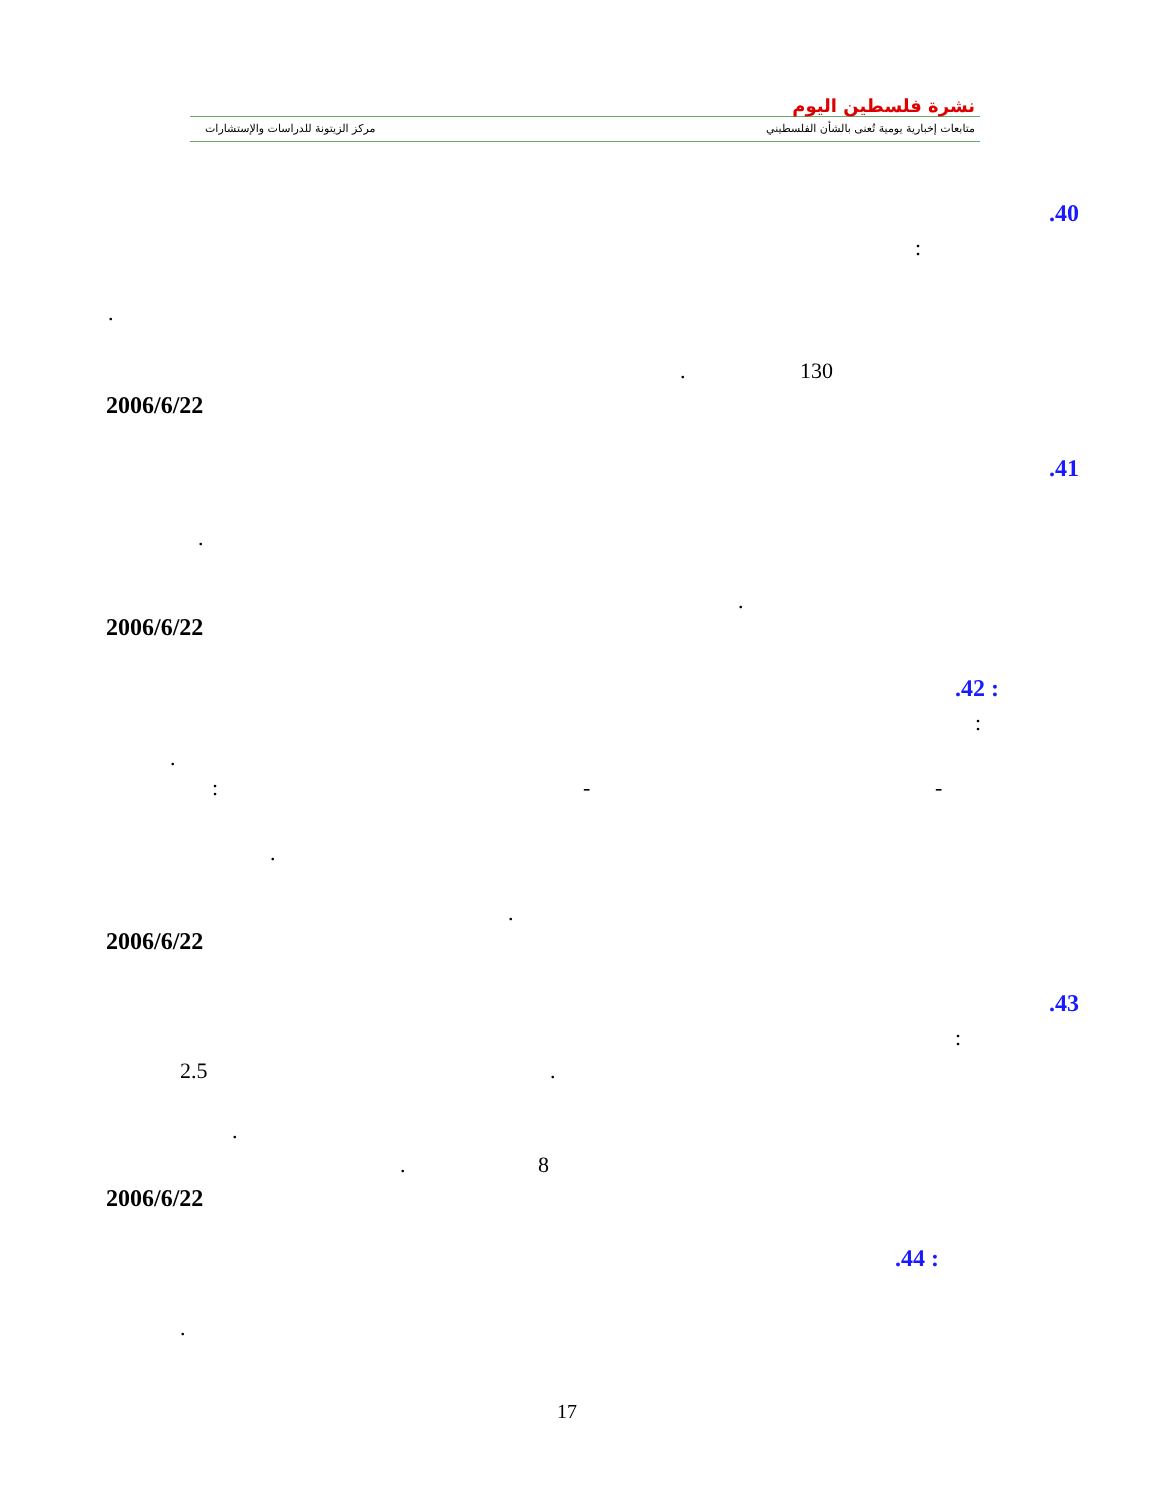مركز الزيتونة للدراسات والإستشارات
متابعات إخبارية يومية تُعنى بالشأن الفلسطيني
نشرة فلسطين اليوم
.40
:
.
. 130
2006/6/22
.41
.
.
2006/6/22
.42 :
:
.
: - -
.
.
2006/6/22
.43
:
2.5 .
.
. 8
2006/6/22
.44 :
.
17